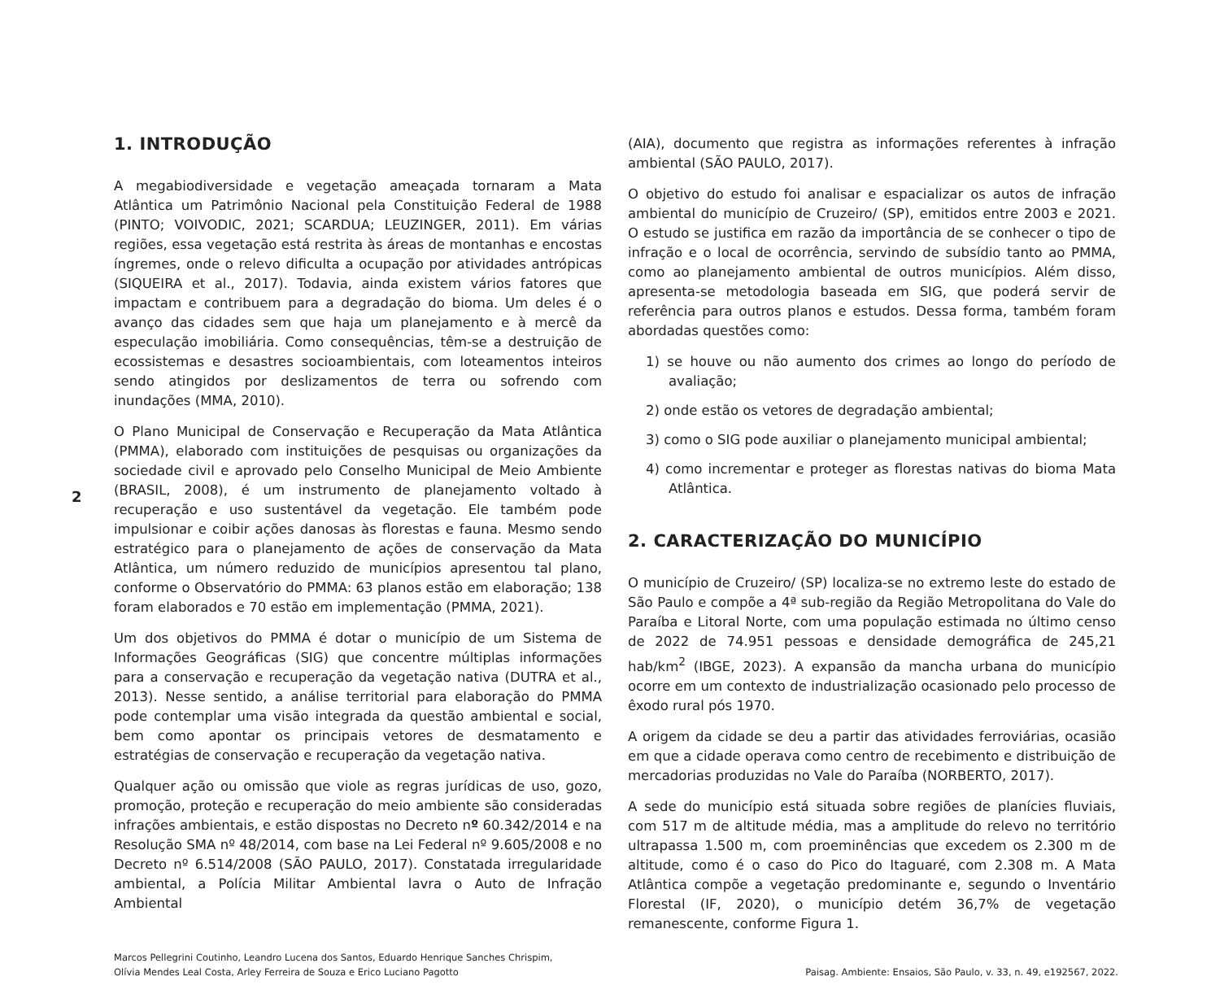2
1. INTRODUÇÃO
A megabiodiversidade e vegetação ameaçada tornaram a Mata Atlântica um Patrimônio Nacional pela Constituição Federal de 1988 (PINTO; VOIVODIC, 2021; SCARDUA; LEUZINGER, 2011). Em várias regiões, essa vegetação está restrita às áreas de montanhas e encostas íngremes, onde o relevo dificulta a ocupação por atividades antrópicas (SIQUEIRA et al., 2017). Todavia, ainda existem vários fatores que impactam e contribuem para a degradação do bioma. Um deles é o avanço das cidades sem que haja um planejamento e à mercê da especulação imobiliária. Como consequências, têm-se a destruição de ecossistemas e desastres socioambientais, com loteamentos inteiros sendo atingidos por deslizamentos de terra ou sofrendo com inundações (MMA, 2010).
O Plano Municipal de Conservação e Recuperação da Mata Atlântica (PMMA), elaborado com instituições de pesquisas ou organizações da sociedade civil e aprovado pelo Conselho Municipal de Meio Ambiente (BRASIL, 2008), é um instrumento de planejamento voltado à recuperação e uso sustentável da vegetação. Ele também pode impulsionar e coibir ações danosas às florestas e fauna. Mesmo sendo estratégico para o planejamento de ações de conservação da Mata Atlântica, um número reduzido de municípios apresentou tal plano, conforme o Observatório do PMMA: 63 planos estão em elaboração; 138 foram elaborados e 70 estão em implementação (PMMA, 2021).
Um dos objetivos do PMMA é dotar o município de um Sistema de Informações Geográficas (SIG) que concentre múltiplas informações para a conservação e recuperação da vegetação nativa (DUTRA et al., 2013). Nesse sentido, a análise territorial para elaboração do PMMA pode contemplar uma visão integrada da questão ambiental e social, bem como apontar os principais vetores de desmatamento e estratégias de conservação e recuperação da vegetação nativa.
Qualquer ação ou omissão que viole as regras jurídicas de uso, gozo, promoção, proteção e recuperação do meio ambiente são consideradas infrações ambientais, e estão dispostas no Decreto nº 60.342/2014 e na Resolução SMA nº 48/2014, com base na Lei Federal nº 9.605/2008 e no Decreto nº 6.514/2008 (SÃO PAULO, 2017). Constatada irregularidade ambiental, a Polícia Militar Ambiental lavra o Auto de Infração Ambiental
(AIA), documento que registra as informações referentes à infração ambiental (SÃO PAULO, 2017).
O objetivo do estudo foi analisar e espacializar os autos de infração ambiental do município de Cruzeiro/ (SP), emitidos entre 2003 e 2021. O estudo se justifica em razão da importância de se conhecer o tipo de infração e o local de ocorrência, servindo de subsídio tanto ao PMMA, como ao planejamento ambiental de outros municípios. Além disso, apresenta-se metodologia baseada em SIG, que poderá servir de referência para outros planos e estudos. Dessa forma, também foram abordadas questões como:
1) se houve ou não aumento dos crimes ao longo do período de avaliação;
2) onde estão os vetores de degradação ambiental;
3) como o SIG pode auxiliar o planejamento municipal ambiental;
4) como incrementar e proteger as florestas nativas do bioma Mata Atlântica.
2. CARACTERIZAÇÃO DO MUNICÍPIO
O município de Cruzeiro/ (SP) localiza-se no extremo leste do estado de São Paulo e compõe a 4ª sub-região da Região Metropolitana do Vale do Paraíba e Litoral Norte, com uma população estimada no último censo de 2022 de 74.951 pessoas e densidade demográfica de 245,21 hab/km<sup>2</sup> (IBGE, 2023). A expansão da mancha urbana do município ocorre em um contexto de industrialização ocasionado pelo processo de êxodo rural pós 1970.
A origem da cidade se deu a partir das atividades ferroviárias, ocasião em que a cidade operava como centro de recebimento e distribuição de mercadorias produzidas no Vale do Paraíba (NORBERTO, 2017).
A sede do município está situada sobre regiões de planícies fluviais, com 517 m de altitude média, mas a amplitude do relevo no território ultrapassa 1.500 m, com proeminências que excedem os 2.300 m de altitude, como é o caso do Pico do Itaguaré, com 2.308 m. A Mata Atlântica compõe a vegetação predominante e, segundo o Inventário Florestal (IF, 2020), o município detém 36,7% de vegetação remanescente, conforme Figura 1.
Marcos Pellegrini Coutinho, Leandro Lucena dos Santos, Eduardo Henrique Sanches Chrispim,
Olívia Mendes Leal Costa, Arley Ferreira de Souza e Erico Luciano Pagotto
Paisag. Ambiente: Ensaios, São Paulo, v. 33, n. 49, e192567, 2022.